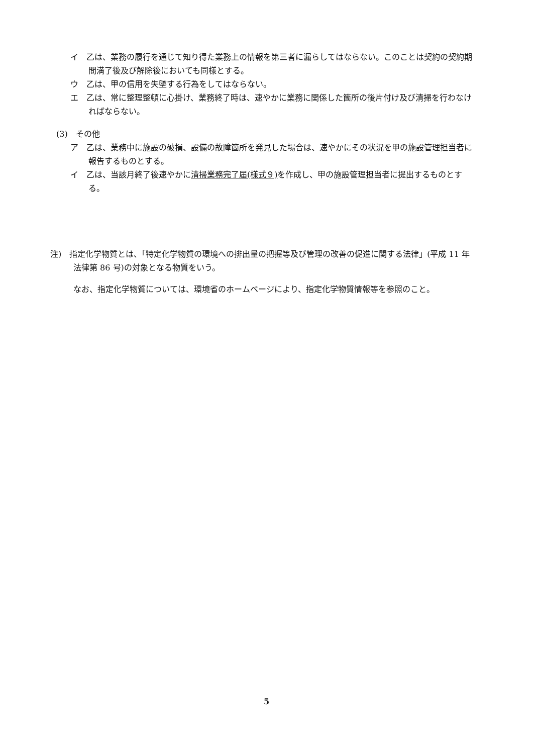イ　乙は、業務の履行を通じて知り得た業務上の情報を第三者に漏らしてはならない。このことは契約の契約期間満了後及び解除後においても同様とする。
ウ　乙は、甲の信用を失墜する行為をしてはならない。
エ　乙は、常に整理整頓に心掛け、業務終了時は、速やかに業務に関係した箇所の後片付け及び清掃を行わなければならない。
(3)　その他
ア　乙は、業務中に施設の破損、設備の故障箇所を発見した場合は、速やかにその状況を甲の施設管理担当者に報告するものとする。
イ　乙は、当該月終了後速やかに清掃業務完了届(様式９) を作成し、甲の施設管理担当者に提出するものとする。
注)　指定化学物質とは、「特定化学物質の環境への排出量の把握等及び管理の改善の促進に関する法律」(平成 11 年法律第 86 号)の対象となる物質をいう。
なお、指定化学物質については、環境省のホームページにより、指定化学物質情報等を参照のこと。
5